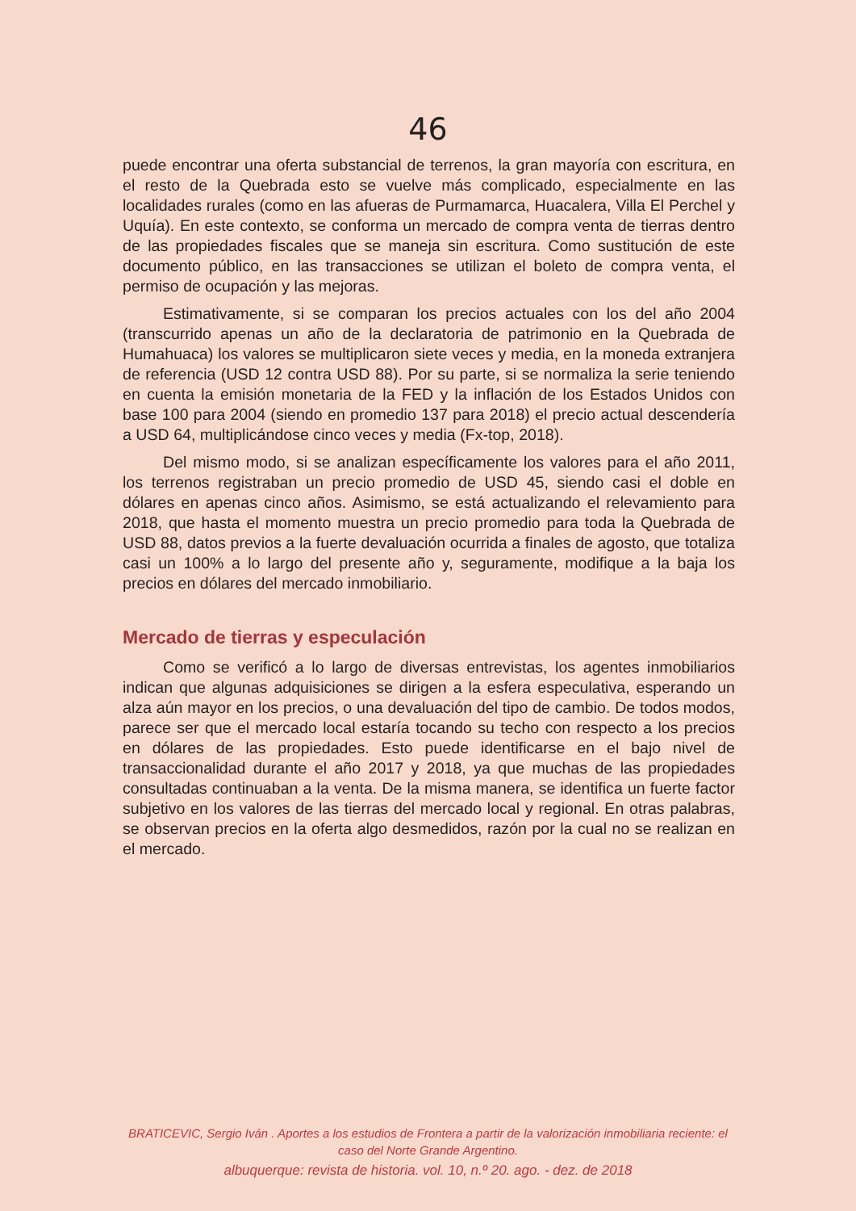46
puede encontrar una oferta substancial de terrenos, la gran mayoría con escritura, en el resto de la Quebrada esto se vuelve más complicado, especialmente en las localidades rurales (como en las afueras de Purmamarca, Huacalera, Villa El Perchel y Uquía). En este contexto, se conforma un mercado de compra venta de tierras dentro de las propiedades fiscales que se maneja sin escritura. Como sustitución de este documento público, en las transacciones se utilizan el boleto de compra venta, el permiso de ocupación y las mejoras.
Estimativamente, si se comparan los precios actuales con los del año 2004 (transcurrido apenas un año de la declaratoria de patrimonio en la Quebrada de Humahuaca) los valores se multiplicaron siete veces y media, en la moneda extranjera de referencia (USD 12 contra USD 88). Por su parte, si se normaliza la serie teniendo en cuenta la emisión monetaria de la FED y la inflación de los Estados Unidos con base 100 para 2004 (siendo en promedio 137 para 2018) el precio actual descendería a USD 64, multiplicándose cinco veces y media (Fx-top, 2018).
Del mismo modo, si se analizan específicamente los valores para el año 2011, los terrenos registraban un precio promedio de USD 45, siendo casi el doble en dólares en apenas cinco años. Asimismo, se está actualizando el relevamiento para 2018, que hasta el momento muestra un precio promedio para toda la Quebrada de USD 88, datos previos a la fuerte devaluación ocurrida a finales de agosto, que totaliza casi un 100% a lo largo del presente año y, seguramente, modifique a la baja los precios en dólares del mercado inmobiliario.
Mercado de tierras y especulación
Como se verificó a lo largo de diversas entrevistas, los agentes inmobiliarios indican que algunas adquisiciones se dirigen a la esfera especulativa, esperando un alza aún mayor en los precios, o una devaluación del tipo de cambio. De todos modos, parece ser que el mercado local estaría tocando su techo con respecto a los precios en dólares de las propiedades. Esto puede identificarse en el bajo nivel de transaccionalidad durante el año 2017 y 2018, ya que muchas de las propiedades consultadas continuaban a la venta. De la misma manera, se identifica un fuerte factor subjetivo en los valores de las tierras del mercado local y regional. En otras palabras, se observan precios en la oferta algo desmedidos, razón por la cual no se realizan en el mercado.
BRATICEVIC, Sergio Iván . Aportes a los estudios de Frontera a partir de la valorización inmobiliaria reciente: el caso del Norte Grande Argentino.
albuquerque: revista de historia. vol. 10, n.º 20. ago. - dez. de 2018